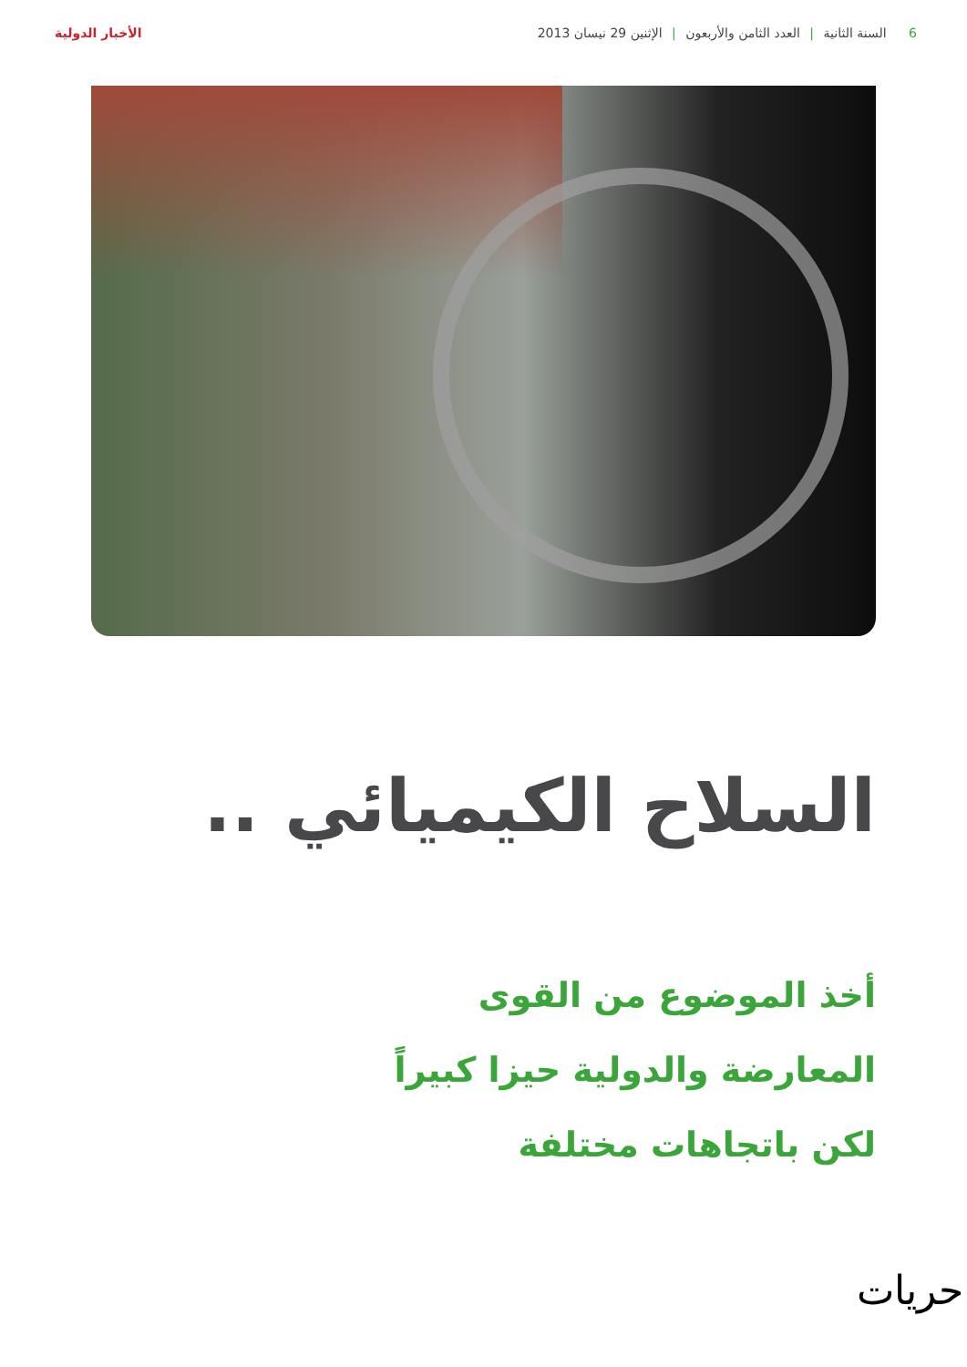6 السنة الثانية | العدد الثامن والأربعون | الإثنين 29 نيسان 2013
الأخبار الدولية
السلاح الكيميائي ..
أخذ الموضوع من القوى
المعارضة والدولية حيزا كبيراً
لكن باتجاهات مختلفة
حريات